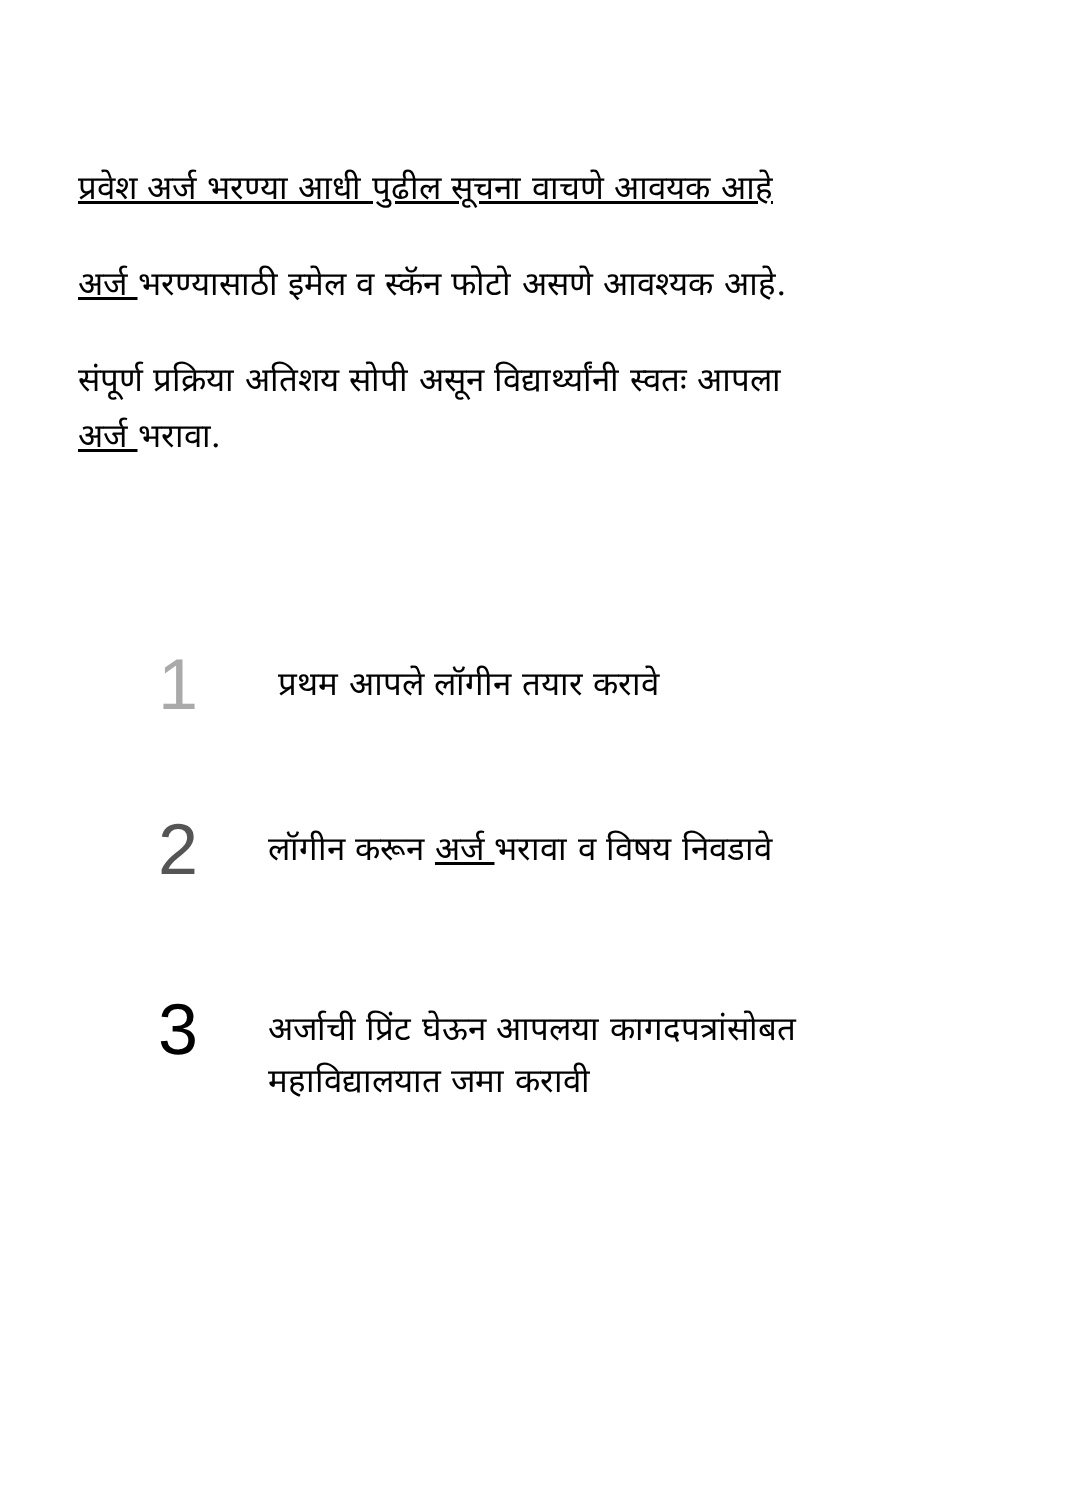प्रवेश अर्ज भरण्या आधी पुढील सूचना वाचणे आवयक आहे
अर्ज भरण्यासाठी इमेल व स्कॅन फोटो असणे आवश्यक आहे.
संपूर्ण प्रक्रिया अतिशय सोपी असून विद्यार्थ्यांनी स्वतः आपला
अर्ज भरावा.
1
प्रथम आपले लॉगीन तयार करावे
2
लॉगीन करून अर्ज भरावा व विषय निवडावे
3
अर्जाची प्रिंट घेऊन आपलया कागदपत्रांसोबत
महाविद्यालयात जमा करावी